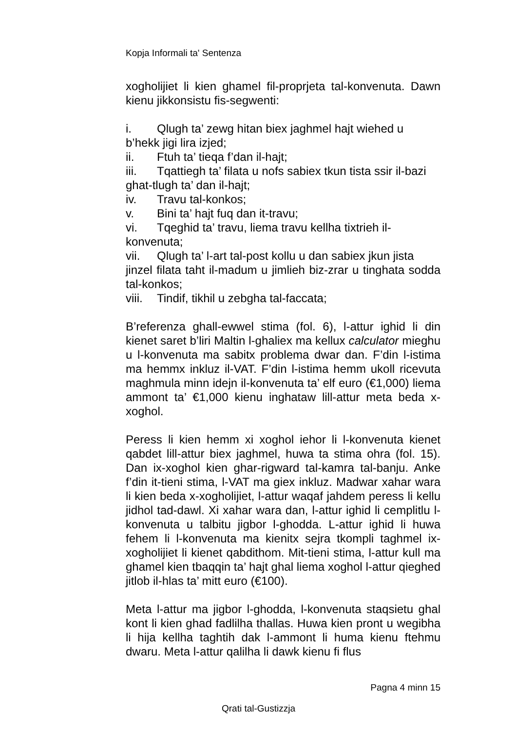Kopja Informali ta' Sentenza
xogholijiet li kien ghamel fil-proprjeta tal-konvenuta. Dawn kienu jikkonsistu fis-segwenti:
i. Qlugh ta’ zewg hitan biex jaghmel hajt wiehed u
b’hekk jigi lira izjed;
ii. Ftuh ta’ tieqa f’dan il-hajt;
iii. Tqattiegh ta’ filata u nofs sabiex tkun tista ssir il-bazi
ghat-tlugh ta’ dan il-hajt;
iv. Travu tal-konkos;
v. Bini ta’ hajt fuq dan it-travu;
vi. Tqeghid ta’ travu, liema travu kellha tixtrieh il-
konvenuta;
vii. Qlugh ta’ l-art tal-post kollu u dan sabiex jkun jista
jinzel filata taht il-madum u jimlieh biz-zrar u tinghata sodda tal-konkos;
viii. Tindif, tikhil u zebgha tal-faccata;
B’referenza ghall-ewwel stima (fol. 6), l-attur ighid li din kienet saret b’liri Maltin l-ghaliex ma kellux calculator mieghu u l-konvenuta ma sabitx problema dwar dan. F’din l-istima ma hemmx inkluz il-VAT. F’din l-istima hemm ukoll ricevuta maghmula minn idejn il-konvenuta ta’ elf euro (€1,000) liema ammont ta’ €1,000 kienu inghataw lill-attur meta beda x-xoghol.
Peress li kien hemm xi xoghol iehor li l-konvenuta kienet qabdet lill-attur biex jaghmel, huwa ta stima ohra (fol. 15). Dan ix-xoghol kien ghar-rigward tal-kamra tal-banju. Anke f’din it-tieni stima, l-VAT ma giex inkluz. Madwar xahar wara li kien beda x-xogholijiet, l-attur waqaf jahdem peress li kellu jidhol tad-dawl. Xi xahar wara dan, l-attur ighid li cemplitlu l-konvenuta u talbitu jigbor l-ghodda. L-attur ighid li huwa fehem li l-konvenuta ma kienitx sejra tkompli taghmel ix-xogholijiet li kienet qabdithom. Mit-tieni stima, l-attur kull ma ghamel kien tbaqqin ta’ hajt ghal liema xoghol l-attur qieghed jitlob il-hlas ta’ mitt euro (€100).
Meta l-attur ma jigbor l-ghodda, l-konvenuta staqsietu ghal kont li kien ghad fadlilha thallas. Huwa kien pront u wegibha li hija kellha taghtih dak l-ammont li huma kienu ftehmu dwaru. Meta l-attur qalilha li dawk kienu fi flus
Pagna 4 minn 15
Qrati tal-Gustizzja